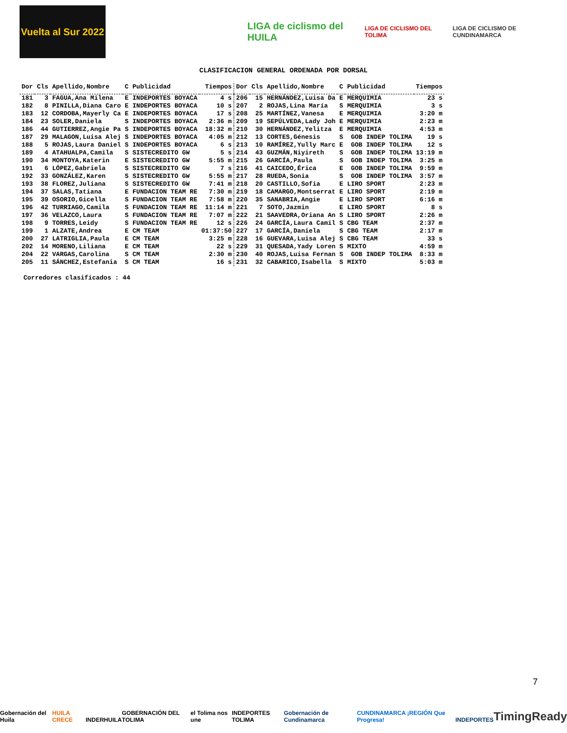Vuelta al Sur 2022
LIGA de ciclismo del HUILA
LIGA DE CICLISMO DEL TOLIMA
LIGA DE CICLISMO DE CUNDINAMARCA
CLASIFICACION GENERAL ORDENADA POR DORSAL
| Dor | Cls | Apellido,Nombre | C | Publicidad | Tiempos | Dor | Cls | Apellido,Nombre | C | Publicidad | Tiempos |
| --- | --- | --- | --- | --- | --- | --- | --- | --- | --- | --- | --- |
| 181 | 3 | FAGUA,Ana Milena | E | INDEPORTES BOYACA | 4 s | 206 | 15 | HERNÁNDEZ,Luisa Da | E | MERQUIMIA | 23 s |
| 182 | 8 | PINILLA,Diana Caro | E | INDEPORTES BOYACA | 10 s | 207 | 2 | ROJAS,Lina María | S | MERQUIMIA | 3 s |
| 183 | 12 | CORDOBA,Mayerly Ca | E | INDEPORTES BOYACA | 17 s | 208 | 25 | MARTÍNEZ,Vanesa | E | MERQUIMIA | 3:20 m |
| 184 | 23 | SOLER,Daniela | S | INDEPORTES BOYACA | 2:36 m | 209 | 19 | SEPÚLVEDA,Lady Joh | E | MERQUIMIA | 2:23 m |
| 186 | 44 | GUTIERREZ,Angie Pa | S | INDEPORTES BOYACA | 18:32 m | 210 | 30 | HERNÁNDEZ,Yelitza | E | MERQUIMIA | 4:53 m |
| 187 | 29 | MALAGON,Luisa Alej | S | INDEPORTES BOYACA | 4:05 m | 212 | 13 | CORTES,Génesis | S | GOB INDEP TOLIMA | 19 s |
| 188 | 5 | ROJAS,Laura Daniel | S | INDEPORTES BOYACA | 6 s | 213 | 10 | RAMÍREZ,Yully Marc | E | GOB INDEP TOLIMA | 12 s |
| 189 | 4 | ATAHUALPA,Camila | S | SISTECREDITO GW | 5 s | 214 | 43 | GUZMÁN,Niyireth | S | GOB INDEP TOLIMA | 13:19 m |
| 190 | 34 | MONTOYA,Katerin | E | SISTECREDITO GW | 5:55 m | 215 | 26 | GARCÍA,Paula | S | GOB INDEP TOLIMA | 3:25 m |
| 191 | 6 | LÓPEZ,Gabriela | S | SISTECREDITO GW | 7 s | 216 | 41 | CAICEDO,Érica | E | GOB INDEP TOLIMA | 9:59 m |
| 192 | 33 | GONZÁLEZ,Karen | S | SISTECREDITO GW | 5:55 m | 217 | 28 | RUEDA,Sonia | S | GOB INDEP TOLIMA | 3:57 m |
| 193 | 38 | FLOREZ,Juliana | S | SISTECREDITO GW | 7:41 m | 218 | 20 | CASTILLO,Sofia | E | LIRO SPORT | 2:23 m |
| 194 | 37 | SALAS,Tatiana | E | FUNDACION TEAM RE | 7:30 m | 219 | 18 | CAMARGO,Montserrat | E | LIRO SPORT | 2:19 m |
| 195 | 39 | OSORIO,Gicella | S | FUNDACION TEAM RE | 7:58 m | 220 | 35 | SANABRIA,Angie | E | LIRO SPORT | 6:16 m |
| 196 | 42 | TURRIAGO,Camila | S | FUNDACION TEAM RE | 11:14 m | 221 | 7 | SOTO,Jazmin | E | LIRO SPORT | 8 s |
| 197 | 36 | VELAZCO,Laura | S | FUNDACION TEAM RE | 7:07 m | 222 | 21 | SAAVEDRA,Oriana An | S | LIRO SPORT | 2:26 m |
| 198 | 9 | TORRES,Leidy | S | FUNDACION TEAM RE | 12 s | 226 | 24 | GARCÍA,Laura Camil | S | CBG TEAM | 2:37 m |
| 199 | 1 | ALZATE,Andrea | E | CM TEAM | 01:37:50 | 227 | 17 | GARCÍA,Daniela | S | CBG TEAM | 2:17 m |
| 200 | 27 | LATRIGLIA,Paula | E | CM TEAM | 3:25 m | 228 | 16 | GUEVARA,Luisa Alej | S | CBG TEAM | 33 s |
| 202 | 14 | MORENO,Liliana | E | CM TEAM | 22 s | 229 | 31 | QUESADA,Yady Loren | S | MIXTO | 4:59 m |
| 204 | 22 | VARGAS,Carolina | S | CM TEAM | 2:30 m | 230 | 40 | ROJAS,Luisa Fernan | S | GOB INDEP TOLIMA | 8:33 m |
| 205 | 11 | SÁNCHEZ,Estefania | S | CM TEAM | 16 s | 231 | 32 | CABARICO,Isabella | S | MIXTO | 5:03 m |
Corredores clasificados : 44
7
Gobernación del Huila HUILA CRECE INDERHUILA GOBERNACIÓN DEL TOLIMA el Tolima nos une INDEPORTES TOLIMA Gobernación de Cundinamarca CUNDINAMARCA ¡REGIÓN Que Progresa! INDEPORTES TimingReady